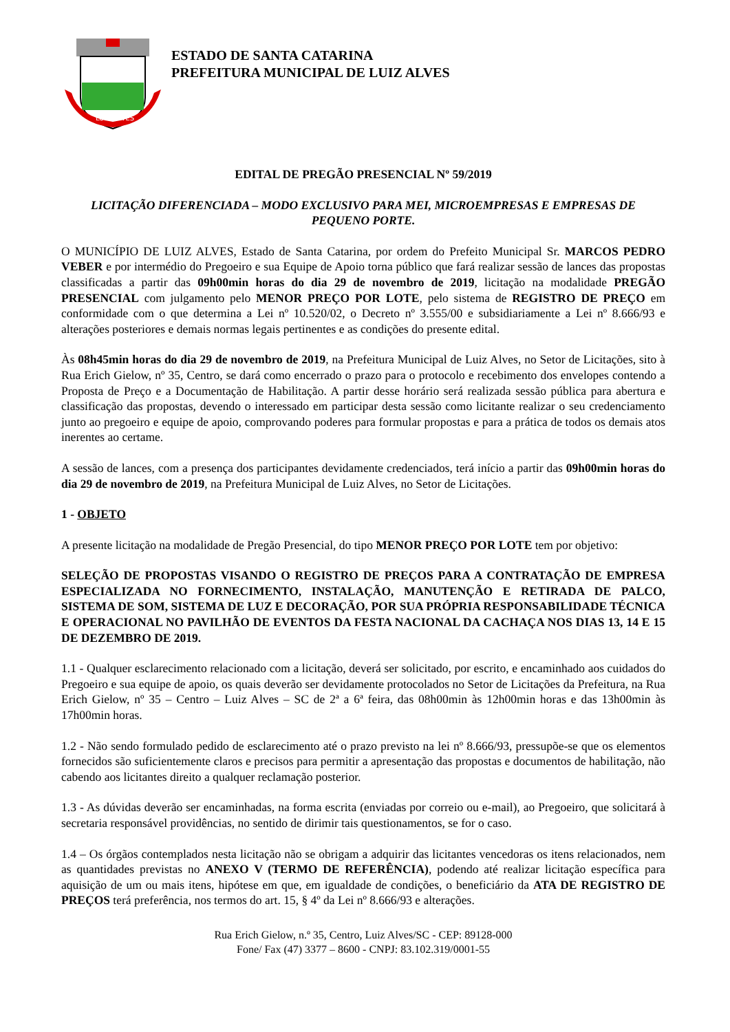LUIZ ALVES
ESTADO DE SANTA CATARINA
PREFEITURA MUNICIPAL DE LUIZ ALVES
EDITAL DE PREGÃO PRESENCIAL Nº 59/2019
LICITAÇÃO DIFERENCIADA – MODO EXCLUSIVO PARA MEI, MICROEMPRESAS E EMPRESAS DE PEQUENO PORTE.
O MUNICÍPIO DE LUIZ ALVES, Estado de Santa Catarina, por ordem do Prefeito Municipal Sr. MARCOS PEDRO VEBER e por intermédio do Pregoeiro e sua Equipe de Apoio torna público que fará realizar sessão de lances das propostas classificadas a partir das 09h00min horas do dia 29 de novembro de 2019, licitação na modalidade PREGÃO PRESENCIAL com julgamento pelo MENOR PREÇO POR LOTE, pelo sistema de REGISTRO DE PREÇO em conformidade com o que determina a Lei nº 10.520/02, o Decreto nº 3.555/00 e subsidiariamente a Lei nº 8.666/93 e alterações posteriores e demais normas legais pertinentes e as condições do presente edital.
Às 08h45min horas do dia 29 de novembro de 2019, na Prefeitura Municipal de Luiz Alves, no Setor de Licitações, sito à Rua Erich Gielow, nº 35, Centro, se dará como encerrado o prazo para o protocolo e recebimento dos envelopes contendo a Proposta de Preço e a Documentação de Habilitação. A partir desse horário será realizada sessão pública para abertura e classificação das propostas, devendo o interessado em participar desta sessão como licitante realizar o seu credenciamento junto ao pregoeiro e equipe de apoio, comprovando poderes para formular propostas e para a prática de todos os demais atos inerentes ao certame.
A sessão de lances, com a presença dos participantes devidamente credenciados, terá início a partir das 09h00min horas do dia 29 de novembro de 2019, na Prefeitura Municipal de Luiz Alves, no Setor de Licitações.
1 - OBJETO
A presente licitação na modalidade de Pregão Presencial, do tipo MENOR PREÇO POR LOTE tem por objetivo:
SELEÇÃO DE PROPOSTAS VISANDO O REGISTRO DE PREÇOS PARA A CONTRATAÇÃO DE EMPRESA ESPECIALIZADA NO FORNECIMENTO, INSTALAÇÃO, MANUTENÇÃO E RETIRADA DE PALCO, SISTEMA DE SOM, SISTEMA DE LUZ E DECORAÇÃO, POR SUA PRÓPRIA RESPONSABILIDADE TÉCNICA E OPERACIONAL NO PAVILHÃO DE EVENTOS DA FESTA NACIONAL DA CACHAÇA NOS DIAS 13, 14 E 15 DE DEZEMBRO DE 2019.
1.1 - Qualquer esclarecimento relacionado com a licitação, deverá ser solicitado, por escrito, e encaminhado aos cuidados do Pregoeiro e sua equipe de apoio, os quais deverão ser devidamente protocolados no Setor de Licitações da Prefeitura, na Rua Erich Gielow, nº 35 – Centro – Luiz Alves – SC de 2ª a 6ª feira, das 08h00min às 12h00min horas e das 13h00min às 17h00min horas.
1.2 - Não sendo formulado pedido de esclarecimento até o prazo previsto na lei nº 8.666/93, pressupõe-se que os elementos fornecidos são suficientemente claros e precisos para permitir a apresentação das propostas e documentos de habilitação, não cabendo aos licitantes direito a qualquer reclamação posterior.
1.3 - As dúvidas deverão ser encaminhadas, na forma escrita (enviadas por correio ou e-mail), ao Pregoeiro, que solicitará à secretaria responsável providências, no sentido de dirimir tais questionamentos, se for o caso.
1.4 – Os órgãos contemplados nesta licitação não se obrigam a adquirir das licitantes vencedoras os itens relacionados, nem as quantidades previstas no ANEXO V (TERMO DE REFERÊNCIA), podendo até realizar licitação específica para aquisição de um ou mais itens, hipótese em que, em igualdade de condições, o beneficiário da ATA DE REGISTRO DE PREÇOS terá preferência, nos termos do art. 15, § 4º da Lei nº 8.666/93 e alterações.
Rua Erich Gielow, n.º 35, Centro, Luiz Alves/SC - CEP: 89128-000
Fone/ Fax (47) 3377 – 8600 - CNPJ: 83.102.319/0001-55